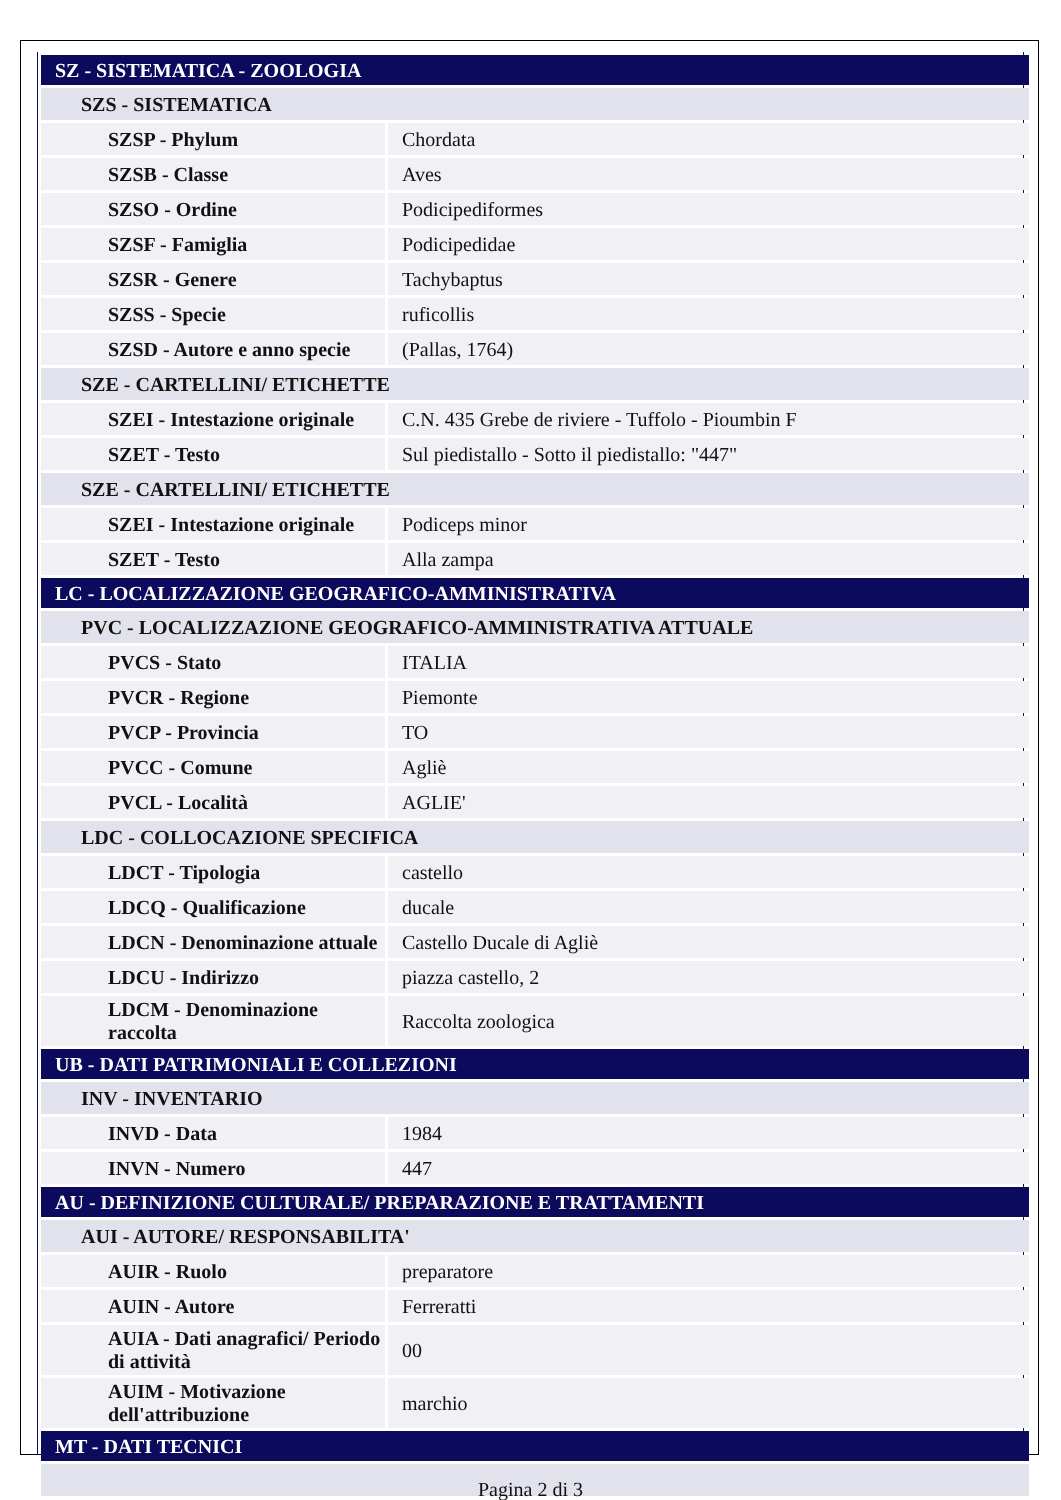| SZ - SISTEMATICA - ZOOLOGIA | |
| SZS - SISTEMATICA | |
| SZSP - Phylum | Chordata |
| SZSB - Classe | Aves |
| SZSO - Ordine | Podicipediformes |
| SZSF - Famiglia | Podicipedidae |
| SZSR - Genere | Tachybaptus |
| SZSS - Specie | ruficollis |
| SZSD - Autore e anno specie | (Pallas, 1764) |
| SZE - CARTELLINI/ ETICHETTE | |
| SZEI - Intestazione originale | C.N. 435 Grebe de riviere - Tuffolo - Pioumbin F |
| SZET - Testo | Sul piedistallo - Sotto il piedistallo: "447" |
| SZE - CARTELLINI/ ETICHETTE | |
| SZEI - Intestazione originale | Podiceps minor |
| SZET - Testo | Alla zampa |
| LC - LOCALIZZAZIONE GEOGRAFICO-AMMINISTRATIVA | |
| PVC - LOCALIZZAZIONE GEOGRAFICO-AMMINISTRATIVA ATTUALE | |
| PVCS - Stato | ITALIA |
| PVCR - Regione | Piemonte |
| PVCP - Provincia | TO |
| PVCC - Comune | Agliè |
| PVCL - Località | AGLIE' |
| LDC - COLLOCAZIONE SPECIFICA | |
| LDCT - Tipologia | castello |
| LDCQ - Qualificazione | ducale |
| LDCN - Denominazione attuale | Castello Ducale di Agliè |
| LDCU - Indirizzo | piazza castello, 2 |
| LDCM - Denominazione raccolta | Raccolta zoologica |
| UB - DATI PATRIMONIALI E COLLEZIONI | |
| INV - INVENTARIO | |
| INVD - Data | 1984 |
| INVN - Numero | 447 |
| AU - DEFINIZIONE CULTURALE/ PREPARAZIONE E TRATTAMENTI | |
| AUI - AUTORE/ RESPONSABILITA' | |
| AUIR - Ruolo | preparatore |
| AUIN - Autore | Ferreratti |
| AUIA - Dati anagrafici/ Periodo di attività | 00 |
| AUIM - Motivazione dell'attribuzione | marchio |
| MT - DATI TECNICI | |
Pagina 2 di 3